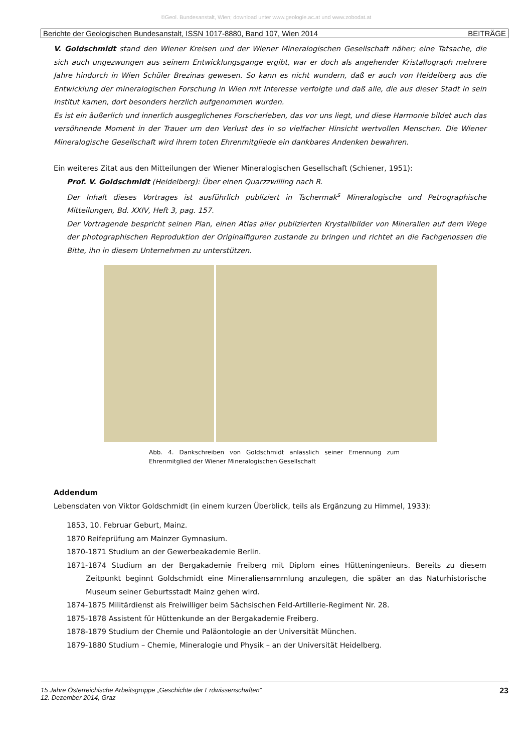©Geol. Bundesanstalt, Wien; download unter www.geologie.ac.at und www.zobodat.at
Berichte der Geologischen Bundesanstalt, ISSN 1017-8880, Band 107, Wien 2014 BEITRÄGE
V. Goldschmidt stand den Wiener Kreisen und der Wiener Mineralogischen Gesellschaft näher; eine Tatsache, die sich auch ungezwungen aus seinem Entwicklungsgange ergibt, war er doch als angehender Kristallograph mehrere Jahre hindurch in Wien Schüler Brezinas gewesen. So kann es nicht wundern, daß er auch von Heidelberg aus die Entwicklung der mineralogischen Forschung in Wien mit Interesse verfolgte und daß alle, die aus dieser Stadt in sein Institut kamen, dort besonders herzlich aufgenommen wurden.
Es ist ein äußerlich und innerlich ausgeglichenes Forscherleben, das vor uns liegt, und diese Harmonie bildet auch das versöhnende Moment in der Trauer um den Verlust des in so vielfacher Hinsicht wertvollen Menschen. Die Wiener Mineralogische Gesellschaft wird ihrem toten Ehrenmitgliede ein dankbares Andenken bewahren.
Ein weiteres Zitat aus den Mitteilungen der Wiener Mineralogischen Gesellschaft (Schiener, 1951):
Prof. V. Goldschmidt (Heidelberg): Über einen Quarzzwilling nach R.
Der Inhalt dieses Vortrages ist ausführlich publiziert in Tschermak<sup>s</sup> Mineralogische und Petrographische Mitteilungen, Bd. XXIV, Heft 3, pag. 157.
Der Vortragende bespricht seinen Plan, einen Atlas aller publizierten Krystallbilder von Mineralien auf dem Wege der photographischen Reproduktion der Originalfiguren zustande zu bringen und richtet an die Fachgenossen die Bitte, ihn in diesem Unternehmen zu unterstützen.
Abb. 4. Dankschreiben von Goldschmidt anlässlich seiner Ernennung zum Ehrenmitglied der Wiener Mineralogischen Gesellschaft
Addendum
Lebensdaten von Viktor Goldschmidt (in einem kurzen Überblick, teils als Ergänzung zu Himmel, 1933):
1853, 10. Februar Geburt, Mainz.
1870 Reifeprüfung am Mainzer Gymnasium.
1870-1871 Studium an der Gewerbeakademie Berlin.
1871-1874 Studium an der Bergakademie Freiberg mit Diplom eines Hütteningenieurs. Bereits zu diesem Zeitpunkt beginnt Goldschmidt eine Mineraliensammlung anzulegen, die später an das Naturhistorische Museum seiner Geburtsstadt Mainz gehen wird.
1874-1875 Militärdienst als Freiwilliger beim Sächsischen Feld-Artillerie-Regiment Nr. 28.
1875-1878 Assistent für Hüttenkunde an der Bergakademie Freiberg.
1878-1879 Studium der Chemie und Paläontologie an der Universität München.
1879-1880 Studium – Chemie, Mineralogie und Physik – an der Universität Heidelberg.
15 Jahre Österreichische Arbeitsgruppe „Geschichte der Erdwissenschaften“
12. Dezember 2014, Graz 23